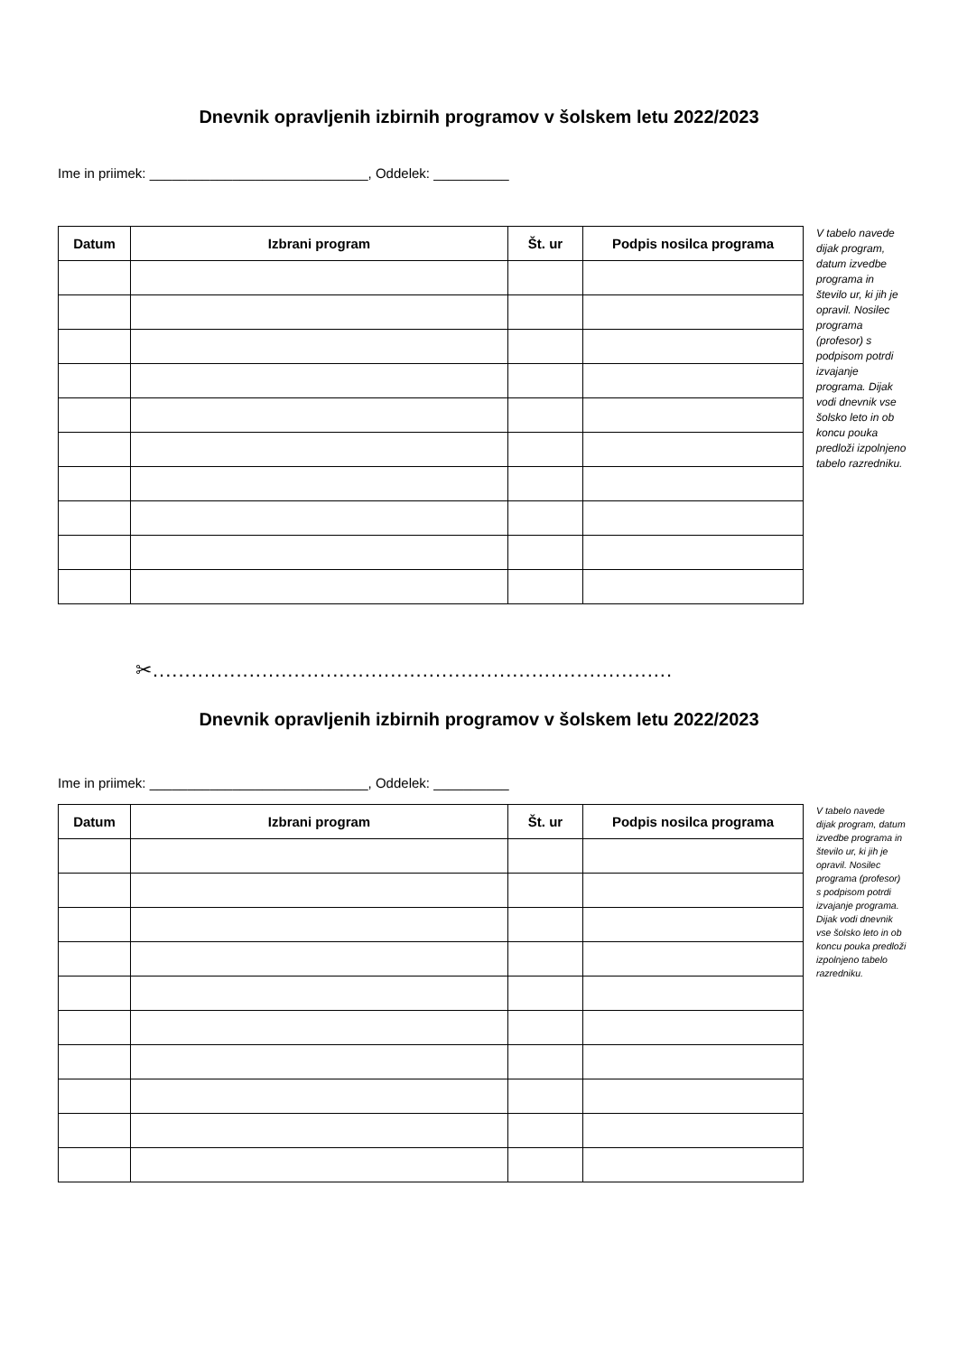Dnevnik opravljenih izbirnih programov v šolskem letu 2022/2023
Ime in priimek: _____________________________, Oddelek: __________
| Datum | Izbrani program | Št. ur | Podpis nosilca programa |
| --- | --- | --- | --- |
V tabelo navede dijak program, datum izvedbe programa in število ur, ki jih je opravil. Nosilec programa (profesor) s podpisom potrdi izvajanje programa. Dijak vodi dnevnik vse šolsko leto in ob koncu pouka predloži izpolnjeno tabelo razredniku.
✂.................................................................................
Dnevnik opravljenih izbirnih programov v šolskem letu 2022/2023
Ime in priimek: _____________________________, Oddelek: __________
| Datum | Izbrani program | Št. ur | Podpis nosilca programa |
| --- | --- | --- | --- |
V tabelo navede dijak program, datum izvedbe programa in število ur, ki jih je opravil. Nosilec programa (profesor) s podpisom potrdi izvajanje programa. Dijak vodi dnevnik vse šolsko leto in ob koncu pouka predloži izpolnjeno tabelo razredniku.